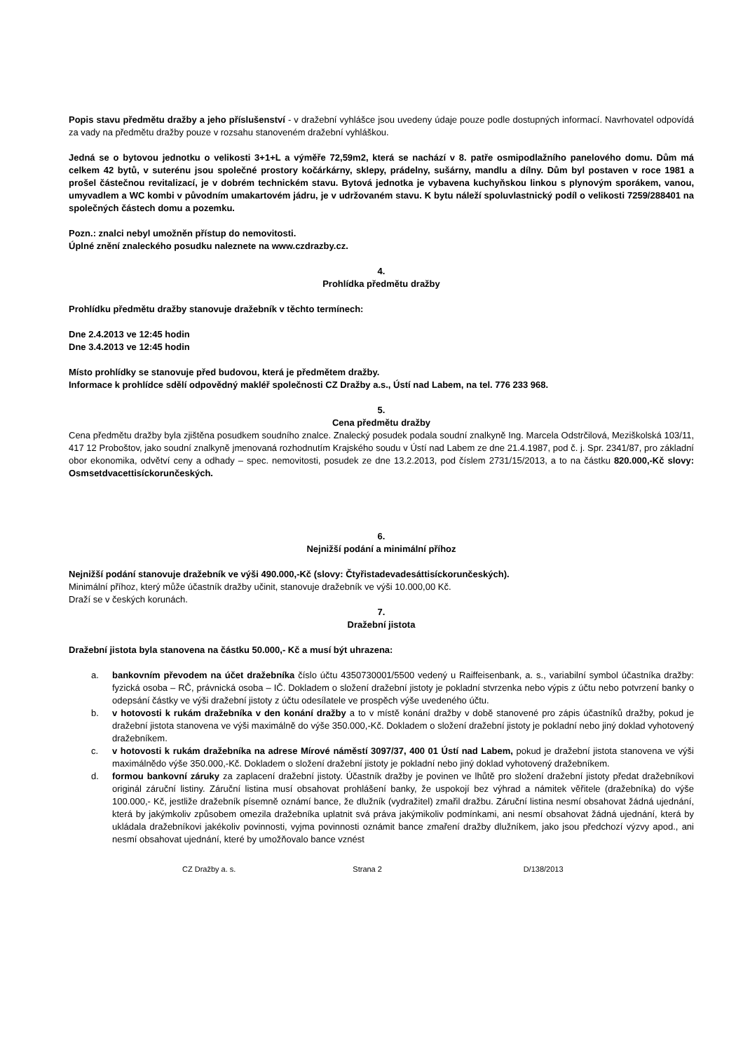Popis stavu předmětu dražby a jeho příslušenství - v dražební vyhlášce jsou uvedeny údaje pouze podle dostupných informací. Navrhovatel odpovídá za vady na předmětu dražby pouze v rozsahu stanoveném dražební vyhláškou.
Jedná se o bytovou jednotku o velikosti 3+1+L a výměře 72,59m2, která se nachází v 8. patře osmipodlažního panelového domu. Dům má celkem 42 bytů, v suterénu jsou společné prostory kočárkárny, sklepy, prádelny, sušárny, mandlu a dílny. Dům byl postaven v roce 1981 a prošel částečnou revitalizací, je v dobrém technickém stavu. Bytová jednotka je vybavena kuchyňskou linkou s plynovým sporákem, vanou, umyvadlem a WC kombi v původním umakartovém jádru, je v udržovaném stavu. K bytu náleží spoluvlastnický podíl o velikosti 7259/288401 na společných částech domu a pozemku.
Pozn.: znalci nebyl umožněn přístup do nemovitosti.
Úplné znění znaleckého posudku naleznete na www.czdrazby.cz.
4.
Prohlídka předmětu dražby
Prohlídku předmětu dražby stanovuje dražebník v těchto termínech:
Dne 2.4.2013 ve 12:45 hodin
Dne 3.4.2013 ve 12:45 hodin
Místo prohlídky se stanovuje před budovou, která je předmětem dražby.
Informace k prohlídce sdělí odpovědný makléř společnosti CZ Dražby a.s., Ústí nad Labem, na tel. 776 233 968.
5.
Cena předmětu dražby
Cena předmětu dražby byla zjištěna posudkem soudního znalce. Znalecký posudek podala soudní znalkyně Ing. Marcela Odstrčilová, Meziškolská 103/11, 417 12 Proboštov, jako soudní znalkyně jmenovaná rozhodnutím Krajského soudu v Ústí nad Labem ze dne 21.4.1987, pod č. j. Spr. 2341/87, pro základní obor ekonomika, odvětví ceny a odhady – spec. nemovitosti, posudek ze dne 13.2.2013, pod číslem 2731/15/2013, a to na částku 820.000,-Kč slovy: Osmsetdvacettisíckorunčeských.
6.
Nejnižší podání a minimální příhoz
Nejnižší podání stanovuje dražebník ve výši 490.000,-Kč (slovy: Čtyřistadevadesáttisíckorunčeských).
Minimální příhoz, který může účastník dražby učinit, stanovuje dražebník ve výši 10.000,00 Kč.
Draží se v českých korunách.
7.
Dražební jistota
Dražební jistota byla stanovena na částku 50.000,- Kč a musí být uhrazena:
a. bankovním převodem na účet dražebníka číslo účtu 4350730001/5500 vedený u Raiffeisenbank, a. s., variabilní symbol účastníka dražby: fyzická osoba – RČ, právnická osoba – IČ. Dokladem o složení dražební jistoty je pokladní stvrzenka nebo výpis z účtu nebo potvrzení banky o odepsání částky ve výši dražební jistoty z účtu odesílatele ve prospěch výše uvedeného účtu.
b. v hotovosti k rukám dražebníka v den konání dražby a to v místě konání dražby v době stanovené pro zápis účastníků dražby, pokud je dražební jistota stanovena ve výši maximálně do výše 350.000,-Kč. Dokladem o složení dražební jistoty je pokladní nebo jiný doklad vyhotovený dražebníkem.
c. v hotovosti k rukám dražebníka na adrese Mírové náměstí 3097/37, 400 01 Ústí nad Labem, pokud je dražební jistota stanovena ve výši maximálnědo výše 350.000,-Kč. Dokladem o složení dražební jistoty je pokladní nebo jiný doklad vyhotovený dražebníkem.
d. formou bankovní záruky za zaplacení dražební jistoty. Účastník dražby je povinen ve lhůtě pro složení dražební jistoty předat dražebníkovi originál záruční listiny. Záruční listina musí obsahovat prohlášení banky, že uspokojí bez výhrad a námitek věřitele (dražebníka) do výše 100.000,- Kč, jestliže dražebník písemně oznámí bance, že dlužník (vydražitel) zmařil dražbu. Záruční listina nesmí obsahovat žádná ujednání, která by jakýmkoliv způsobem omezila dražebníka uplatnit svá práva jakýmikoliv podmínkami, ani nesmí obsahovat žádná ujednání, která by ukládala dražebníkovi jakékoliv povinnosti, vyjma povinnosti oznámit bance zmaření dražby dlužníkem, jako jsou předchozí výzvy apod., ani nesmí obsahovat ujednání, které by umožňovalo bance vznést
CZ Dražby a. s. Strana 2 D/138/2013